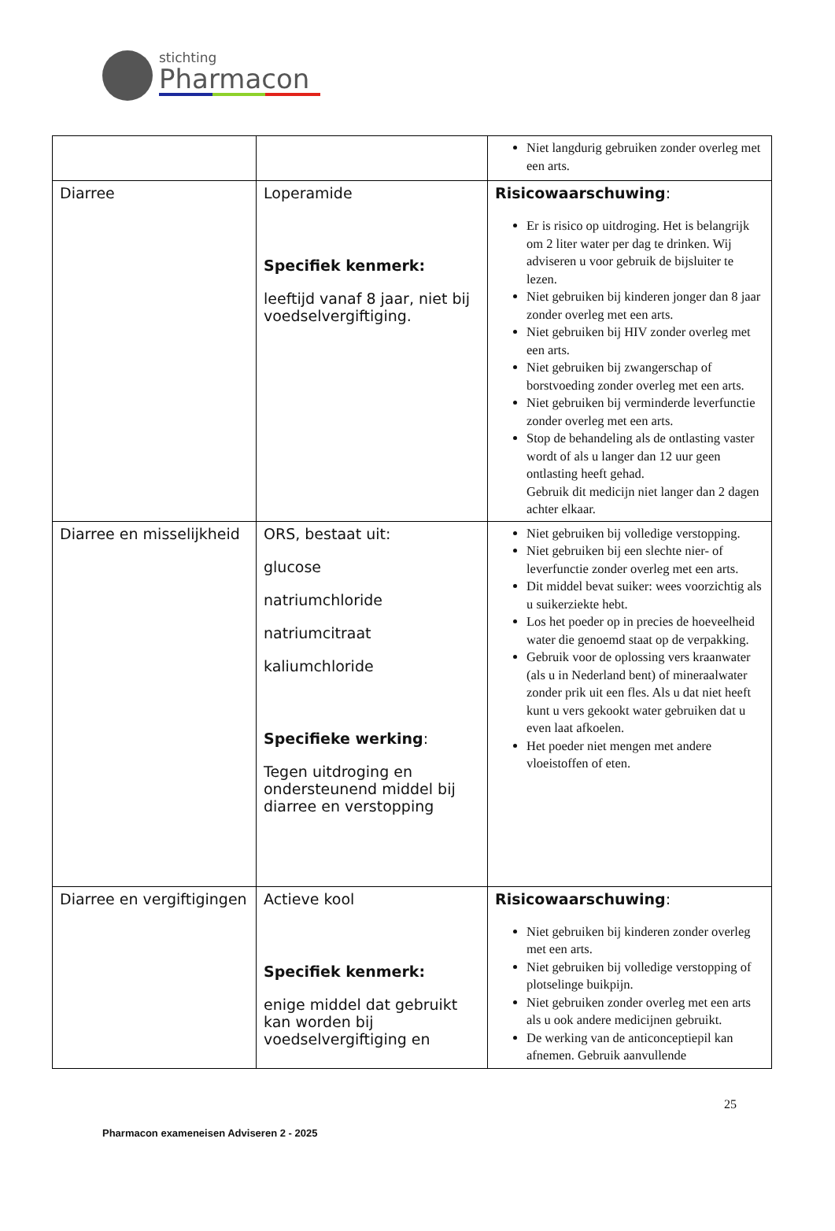stichting
Pharmacon
| | | Niet langdurig gebruiken zonder overleg met een arts. |
| Diarree | Loperamide Specifiek kenmerk: leeftijd vanaf 8 jaar, niet bij voedselvergiftiging. | Risicowaarschuwing : Er is risico op uitdroging. Het is belangrijk om 2 liter water per dag te drinken. Wij adviseren u voor gebruik de bijsluiter te lezen. Niet gebruiken bij kinderen jonger dan 8 jaar zonder overleg met een arts. Niet gebruiken bij HIV zonder overleg met een arts. Niet gebruiken bij zwangerschap of borstvoeding zonder overleg met een arts. Niet gebruiken bij verminderde leverfunctie zonder overleg met een arts. Stop de behandeling als de ontlasting vaster wordt of als u langer dan 12 uur geen ontlasting heeft gehad. Gebruik dit medicijn niet langer dan 2 dagen achter elkaar. |
| Diarree en misselijkheid | ORS, bestaat uit: glucose natriumchloride natriumcitraat kaliumchloride Specifieke werking : Tegen uitdroging en ondersteunend middel bij diarree en verstopping | Niet gebruiken bij volledige verstopping. Niet gebruiken bij een slechte nier- of leverfunctie zonder overleg met een arts. Dit middel bevat suiker: wees voorzichtig als u suikerziekte hebt. Los het poeder op in precies de hoeveelheid water die genoemd staat op de verpakking. Gebruik voor de oplossing vers kraanwater (als u in Nederland bent) of mineraalwater zonder prik uit een fles. Als u dat niet heeft kunt u vers gekookt water gebruiken dat u even laat afkoelen. Het poeder niet mengen met andere vloeistoffen of eten. |
| Diarree en vergiftigingen | Actieve kool Specifiek kenmerk: enige middel dat gebruikt kan worden bij voedselvergiftiging en | Risicowaarschuwing : Niet gebruiken bij kinderen zonder overleg met een arts. Niet gebruiken bij volledige verstopping of plotselinge buikpijn. Niet gebruiken zonder overleg met een arts als u ook andere medicijnen gebruikt. De werking van de anticonceptiepil kan afnemen. Gebruik aanvullende |
25
Pharmacon exameneisen Adviseren 2 - 2025